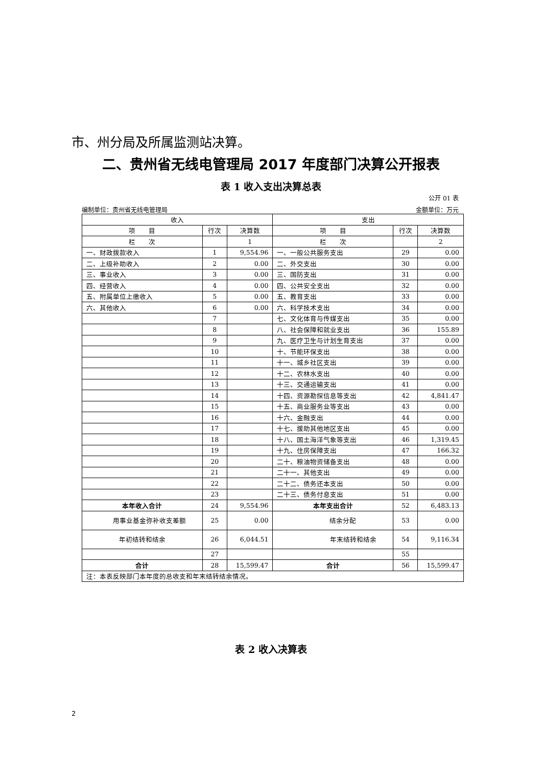市、州分局及所属监测站决算。
二、贵州省无线电管理局 2017 年度部门决算公开报表
表 1 收入支出决算总表
公开 01 表
编制单位：贵州省无线电管理局 金额单位：万元
| 收入 | | | 支出 | | |
| --- | --- | --- | --- | --- | --- |
| 项 目 | 行次 | 决算数 | 项 目 | 行次 | 决算数 |
| 栏 次 | | 1 | 栏 次 | | 2 |
| 一、财政拨款收入 | 1 | 9,554.96 | 一、一般公共服务支出 | 29 | 0.00 |
| 二、上级补助收入 | 2 | 0.00 | 二、外交支出 | 30 | 0.00 |
| 三、事业收入 | 3 | 0.00 | 三、国防支出 | 31 | 0.00 |
| 四、经营收入 | 4 | 0.00 | 四、公共安全支出 | 32 | 0.00 |
| 五、附属单位上缴收入 | 5 | 0.00 | 五、教育支出 | 33 | 0.00 |
| 六、其他收入 | 6 | 0.00 | 六、科学技术支出 | 34 | 0.00 |
| | 7 | | 七、文化体育与传媒支出 | 35 | 0.00 |
| | 8 | | 八、社会保障和就业支出 | 36 | 155.89 |
| | 9 | | 九、医疗卫生与计划生育支出 | 37 | 0.00 |
| | 10 | | 十、节能环保支出 | 38 | 0.00 |
| | 11 | | 十一、城乡社区支出 | 39 | 0.00 |
| | 12 | | 十二、农林水支出 | 40 | 0.00 |
| | 13 | | 十三、交通运输支出 | 41 | 0.00 |
| | 14 | | 十四、资源勘探信息等支出 | 42 | 4,841.47 |
| | 15 | | 十五、商业服务业等支出 | 43 | 0.00 |
| | 16 | | 十六、金融支出 | 44 | 0.00 |
| | 17 | | 十七、援助其他地区支出 | 45 | 0.00 |
| | 18 | | 十八、国土海洋气象等支出 | 46 | 1,319.45 |
| | 19 | | 十九、住房保障支出 | 47 | 166.32 |
| | 20 | | 二十、粮油物资储备支出 | 48 | 0.00 |
| | 21 | | 二十一、其他支出 | 49 | 0.00 |
| | 22 | | 二十二、债务还本支出 | 50 | 0.00 |
| | 23 | | 二十三、债务付息支出 | 51 | 0.00 |
| 本年收入合计 | 24 | 9,554.96 | 本年支出合计 | 52 | 6,483.13 |
| 用事业基金弥补收支差额 | 25 | 0.00 | 结余分配 | 53 | 0.00 |
| 年初结转和结余 | 26 | 6,044.51 | 年末结转和结余 | 54 | 9,116.34 |
| | 27 | | | 55 | |
| 合计 | 28 | 15,599.47 | 合计 | 56 | 15,599.47 |
| 注：本表反映部门本年度的总收支和年末结转结余情况。 | | | | | |
表 2 收入决算表
2